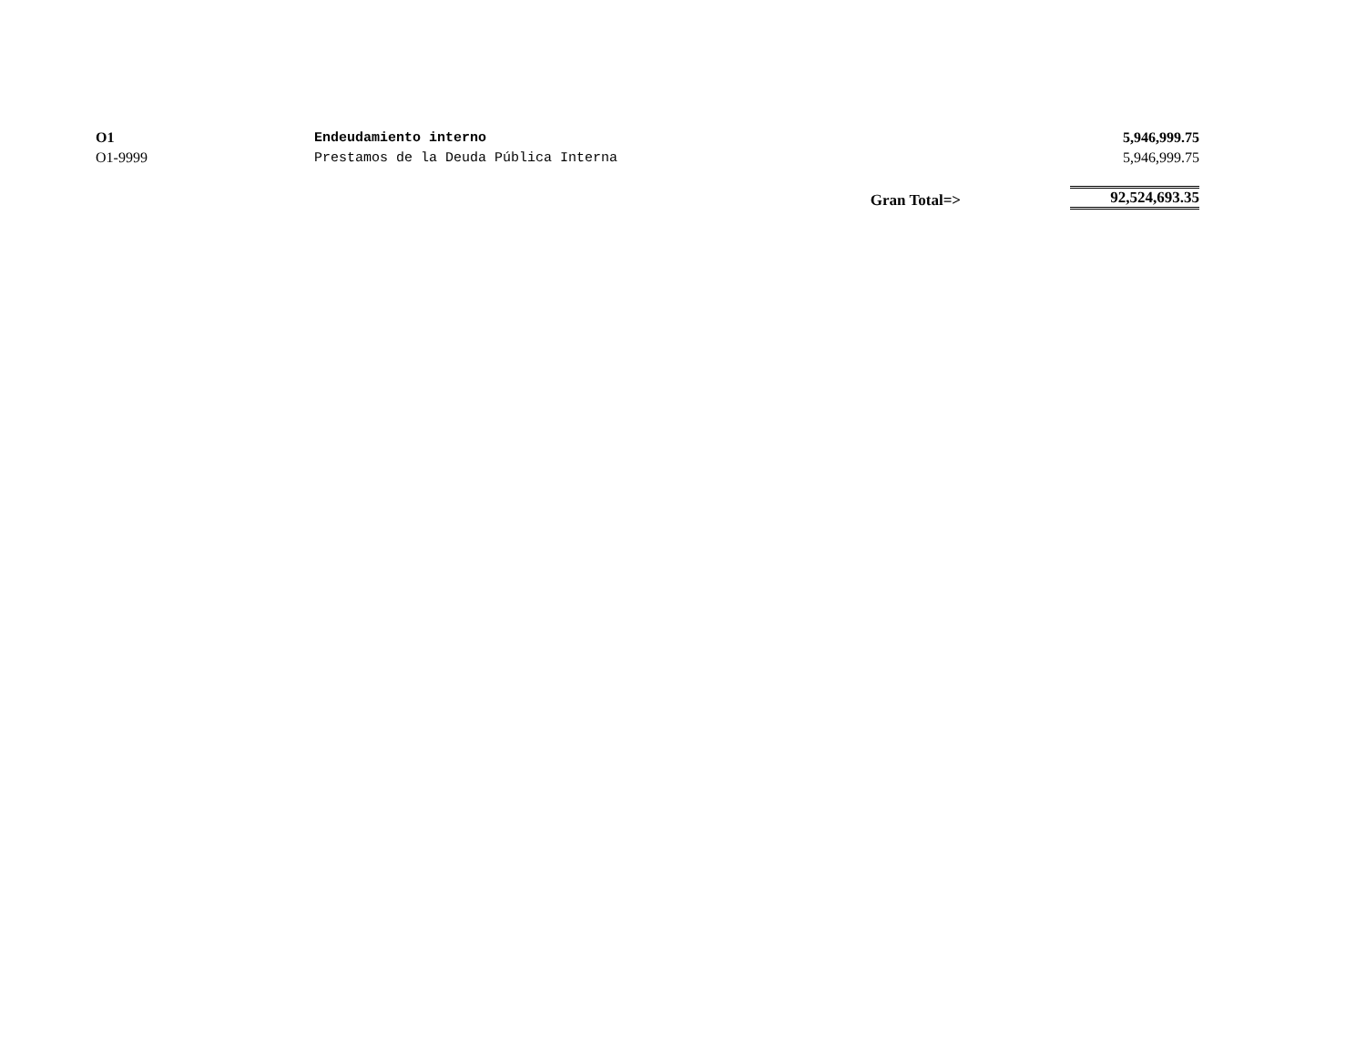| O1 | Endeudamiento interno | | 5,946,999.75 |
| O1-9999 | Prestamos de la Deuda Pública Interna | | 5,946,999.75 |
| | | Gran Total=> | 92,524,693.35 |